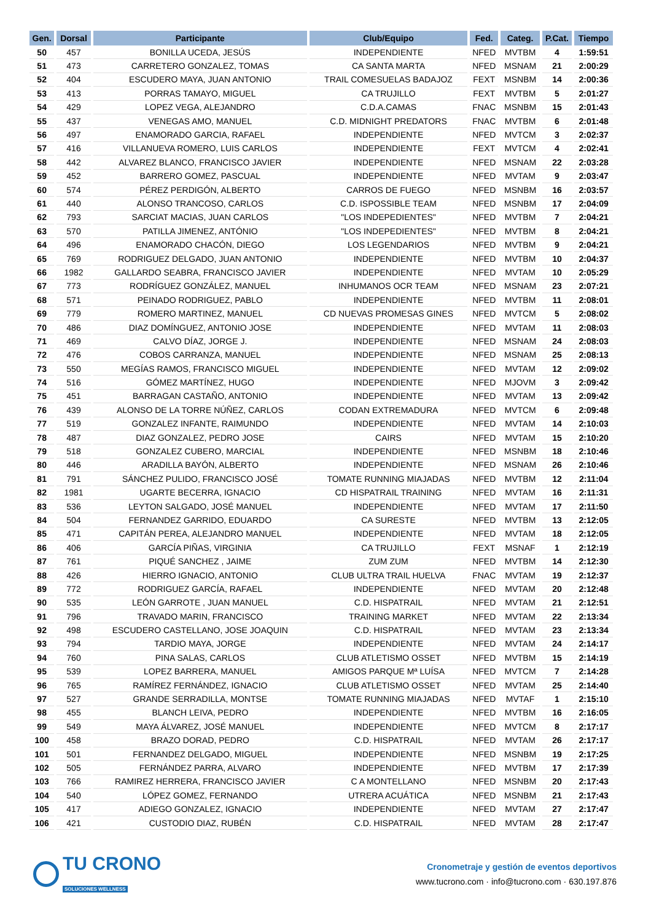| Gen. | Dorsal | Participante | Club/Equipo | Fed. | Categ. | P.Cat. | Tiempo |
| --- | --- | --- | --- | --- | --- | --- | --- |
| 50 | 457 | BONILLA UCEDA, JESÚS | INDEPENDIENTE | NFED | MVTBM | 4 | 1:59:51 |
| 51 | 473 | CARRETERO GONZALEZ, TOMAS | CA SANTA MARTA | NFED | MSNAM | 21 | 2:00:29 |
| 52 | 404 | ESCUDERO MAYA, JUAN ANTONIO | TRAIL COMESUELAS BADAJOZ | FEXT | MSNBM | 14 | 2:00:36 |
| 53 | 413 | PORRAS TAMAYO, MIGUEL | CA TRUJILLO | FEXT | MVTBM | 5 | 2:01:27 |
| 54 | 429 | LOPEZ VEGA, ALEJANDRO | C.D.A.CAMAS | FNAC | MSNBM | 15 | 2:01:43 |
| 55 | 437 | VENEGAS AMO, MANUEL | C.D. MIDNIGHT PREDATORS | FNAC | MVTBM | 6 | 2:01:48 |
| 56 | 497 | ENAMORADO GARCIA, RAFAEL | INDEPENDIENTE | NFED | MVTCM | 3 | 2:02:37 |
| 57 | 416 | VILLANUEVA ROMERO, LUIS CARLOS | INDEPENDIENTE | FEXT | MVTCM | 4 | 2:02:41 |
| 58 | 442 | ALVAREZ BLANCO, FRANCISCO JAVIER | INDEPENDIENTE | NFED | MSNAM | 22 | 2:03:28 |
| 59 | 452 | BARRERO GOMEZ, PASCUAL | INDEPENDIENTE | NFED | MVTAM | 9 | 2:03:47 |
| 60 | 574 | PÉREZ PERDIGÓN, ALBERTO | CARROS DE FUEGO | NFED | MSNBM | 16 | 2:03:57 |
| 61 | 440 | ALONSO TRANCOSO, CARLOS | C.D. ISPOSSIBLE TEAM | NFED | MSNBM | 17 | 2:04:09 |
| 62 | 793 | SARCIAT MACIAS, JUAN CARLOS | "LOS INDEPEDIENTES" | NFED | MVTBM | 7 | 2:04:21 |
| 63 | 570 | PATILLA JIMENEZ, ANTÓNIO | "LOS INDEPEDIENTES" | NFED | MVTBM | 8 | 2:04:21 |
| 64 | 496 | ENAMORADO CHACÓN, DIEGO | LOS LEGENDARIOS | NFED | MVTBM | 9 | 2:04:21 |
| 65 | 769 | RODRIGUEZ DELGADO, JUAN ANTONIO | INDEPENDIENTE | NFED | MVTBM | 10 | 2:04:37 |
| 66 | 1982 | GALLARDO SEABRA, FRANCISCO JAVIER | INDEPENDIENTE | NFED | MVTAM | 10 | 2:05:29 |
| 67 | 773 | RODRÍGUEZ GONZÁLEZ, MANUEL | INHUMANOS OCR TEAM | NFED | MSNAM | 23 | 2:07:21 |
| 68 | 571 | PEINADO RODRIGUEZ, PABLO | INDEPENDIENTE | NFED | MVTBM | 11 | 2:08:01 |
| 69 | 779 | ROMERO MARTINEZ, MANUEL | CD NUEVAS PROMESAS GINES | NFED | MVTCM | 5 | 2:08:02 |
| 70 | 486 | DIAZ DOMÍNGUEZ, ANTONIO JOSE | INDEPENDIENTE | NFED | MVTAM | 11 | 2:08:03 |
| 71 | 469 | CALVO DÍAZ, JORGE J. | INDEPENDIENTE | NFED | MSNAM | 24 | 2:08:03 |
| 72 | 476 | COBOS CARRANZA, MANUEL | INDEPENDIENTE | NFED | MSNAM | 25 | 2:08:13 |
| 73 | 550 | MEGÍAS RAMOS, FRANCISCO MIGUEL | INDEPENDIENTE | NFED | MVTAM | 12 | 2:09:02 |
| 74 | 516 | GÓMEZ MARTÍNEZ, HUGO | INDEPENDIENTE | NFED | MJOVM | 3 | 2:09:42 |
| 75 | 451 | BARRAGAN CASTAÑO, ANTONIO | INDEPENDIENTE | NFED | MVTAM | 13 | 2:09:42 |
| 76 | 439 | ALONSO DE LA TORRE NÚÑEZ, CARLOS | CODAN EXTREMADURA | NFED | MVTCM | 6 | 2:09:48 |
| 77 | 519 | GONZALEZ INFANTE, RAIMUNDO | INDEPENDIENTE | NFED | MVTAM | 14 | 2:10:03 |
| 78 | 487 | DIAZ GONZALEZ, PEDRO JOSE | CAIRS | NFED | MVTAM | 15 | 2:10:20 |
| 79 | 518 | GONZALEZ CUBERO, MARCIAL | INDEPENDIENTE | NFED | MSNBM | 18 | 2:10:46 |
| 80 | 446 | ARADILLA BAYÓN, ALBERTO | INDEPENDIENTE | NFED | MSNAM | 26 | 2:10:46 |
| 81 | 791 | SÁNCHEZ PULIDO, FRANCISCO JOSÉ | TOMATE RUNNING MIAJADAS | NFED | MVTBM | 12 | 2:11:04 |
| 82 | 1981 | UGARTE BECERRA, IGNACIO | CD HISPATRAIL TRAINING | NFED | MVTAM | 16 | 2:11:31 |
| 83 | 536 | LEYTON SALGADO, JOSÉ MANUEL | INDEPENDIENTE | NFED | MVTAM | 17 | 2:11:50 |
| 84 | 504 | FERNANDEZ GARRIDO, EDUARDO | CA SURESTE | NFED | MVTBM | 13 | 2:12:05 |
| 85 | 471 | CAPITÁN PEREA, ALEJANDRO MANUEL | INDEPENDIENTE | NFED | MVTAM | 18 | 2:12:05 |
| 86 | 406 | GARCÍA PIÑAS, VIRGINIA | CA TRUJILLO | FEXT | MSNAF | 1 | 2:12:19 |
| 87 | 761 | PIQUÉ SANCHEZ , JAIME | ZUM ZUM | NFED | MVTBM | 14 | 2:12:30 |
| 88 | 426 | HIERRO IGNACIO, ANTONIO | CLUB ULTRA TRAIL HUELVA | FNAC | MVTAM | 19 | 2:12:37 |
| 89 | 772 | RODRIGUEZ GARCÍA, RAFAEL | INDEPENDIENTE | NFED | MVTAM | 20 | 2:12:48 |
| 90 | 535 | LEÓN GARROTE , JUAN MANUEL | C.D. HISPATRAIL | NFED | MVTAM | 21 | 2:12:51 |
| 91 | 796 | TRAVADO MARIN, FRANCISCO | TRAINING MARKET | NFED | MVTAM | 22 | 2:13:34 |
| 92 | 498 | ESCUDERO CASTELLANO, JOSE JOAQUIN | C.D. HISPATRAIL | NFED | MVTAM | 23 | 2:13:34 |
| 93 | 794 | TARDIO MAYA, JORGE | INDEPENDIENTE | NFED | MVTAM | 24 | 2:14:17 |
| 94 | 760 | PINA SALAS, CARLOS | CLUB ATLETISMO OSSET | NFED | MVTBM | 15 | 2:14:19 |
| 95 | 539 | LOPEZ BARRERA, MANUEL | AMIGOS PARQUE Mª LUÍSA | NFED | MVTCM | 7 | 2:14:28 |
| 96 | 765 | RAMÍREZ FERNÁNDEZ, IGNACIO | CLUB ATLETISMO OSSET | NFED | MVTAM | 25 | 2:14:40 |
| 97 | 527 | GRANDE SERRADILLA, MONTSE | TOMATE RUNNING MIAJADAS | NFED | MVTAF | 1 | 2:15:10 |
| 98 | 455 | BLANCH LEIVA, PEDRO | INDEPENDIENTE | NFED | MVTBM | 16 | 2:16:05 |
| 99 | 549 | MAYA ÁLVAREZ, JOSÉ MANUEL | INDEPENDIENTE | NFED | MVTCM | 8 | 2:17:17 |
| 100 | 458 | BRAZO DORAD, PEDRO | C.D. HISPATRAIL | NFED | MVTAM | 26 | 2:17:17 |
| 101 | 501 | FERNANDEZ DELGADO, MIGUEL | INDEPENDIENTE | NFED | MSNBM | 19 | 2:17:25 |
| 102 | 505 | FERNÁNDEZ PARRA, ALVARO | INDEPENDIENTE | NFED | MVTBM | 17 | 2:17:39 |
| 103 | 766 | RAMIREZ HERRERA, FRANCISCO JAVIER | C A MONTELLANO | NFED | MSNBM | 20 | 2:17:43 |
| 104 | 540 | LÓPEZ GOMEZ, FERNANDO | UTRERA ACUÁTICA | NFED | MSNBM | 21 | 2:17:43 |
| 105 | 417 | ADIEGO GONZALEZ, IGNACIO | INDEPENDIENTE | NFED | MVTAM | 27 | 2:17:47 |
| 106 | 421 | CUSTODIO DIAZ, RUBÉN | C.D. HISPATRAIL | NFED | MVTAM | 28 | 2:17:47 |
TU CRONO
SOLUCIONES WELLNESS
Cronometraje y gestión de eventos deportivos
www.tucrono.com · info@tucrono.com · 630.197.876